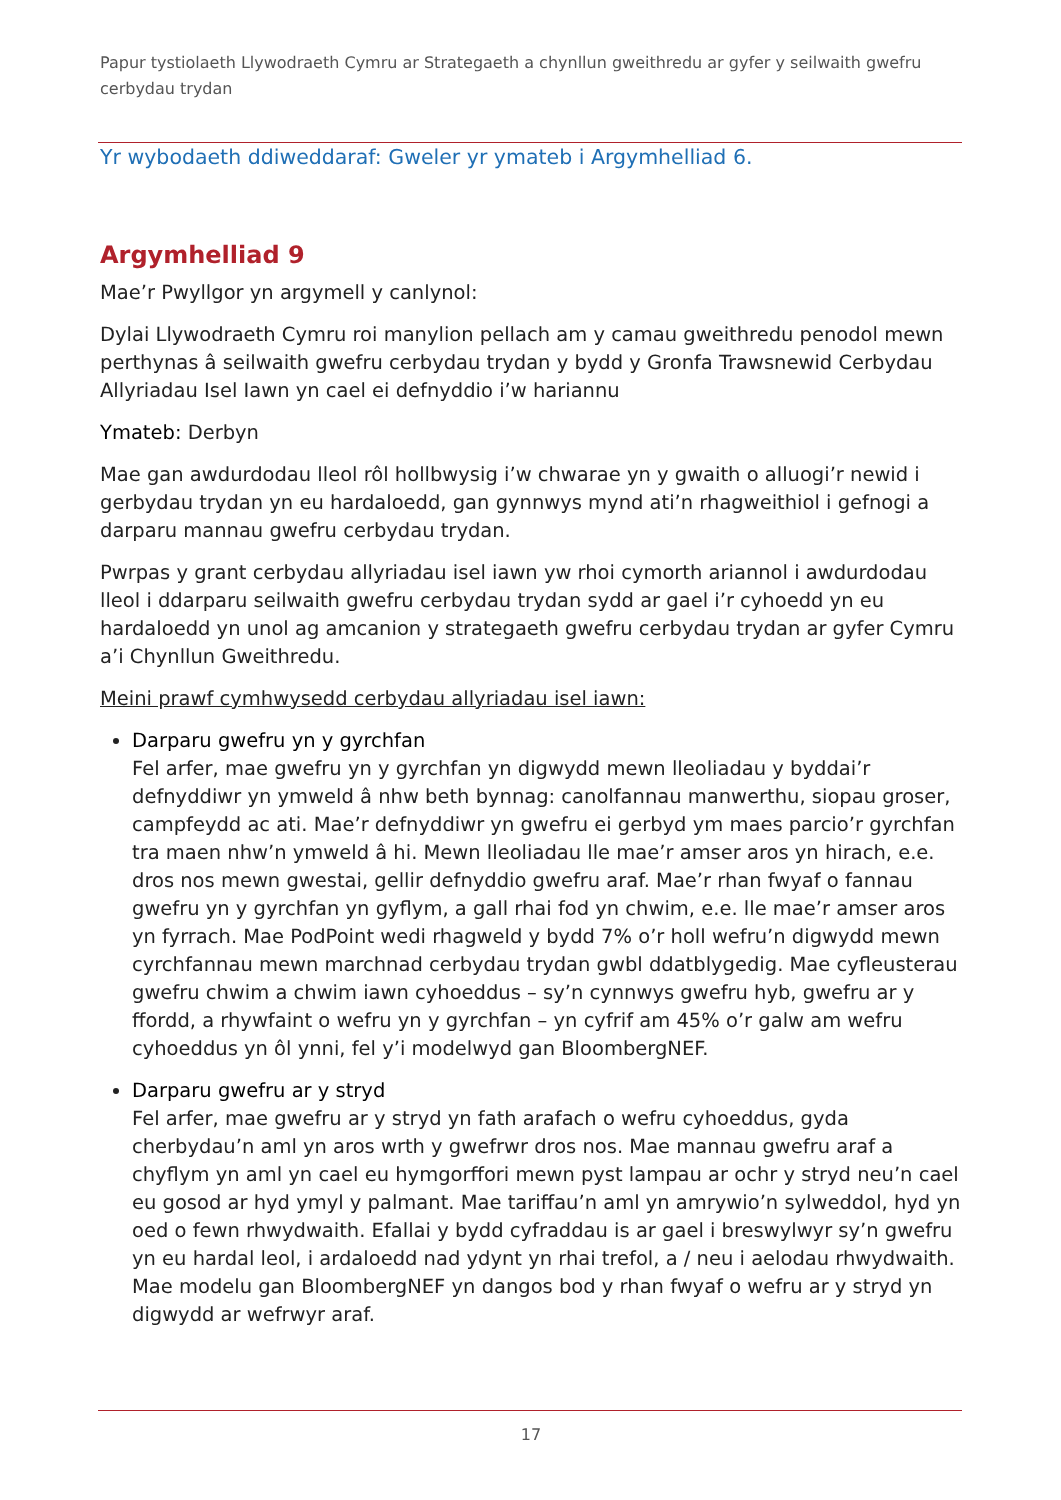Papur tystiolaeth Llywodraeth Cymru ar Strategaeth a chynllun gweithredu ar gyfer y seilwaith gwefru cerbydau trydan
Yr wybodaeth ddiweddaraf: Gweler yr ymateb i Argymhelliad 6.
Argymhelliad 9
Mae’r Pwyllgor yn argymell y canlynol:
Dylai Llywodraeth Cymru roi manylion pellach am y camau gweithredu penodol mewn perthynas â seilwaith gwefru cerbydau trydan y bydd y Gronfa Trawsnewid Cerbydau Allyriadau Isel Iawn yn cael ei defnyddio i’w hariannu
Ymateb: Derbyn
Mae gan awdurdodau lleol rôl hollbwysig i’w chwarae yn y gwaith o alluogi’r newid i gerbydau trydan yn eu hardaloedd, gan gynnwys mynd ati’n rhagweithiol i gefnogi a darparu mannau gwefru cerbydau trydan.
Pwrpas y grant cerbydau allyriadau isel iawn yw rhoi cymorth ariannol i awdurdodau lleol i ddarparu seilwaith gwefru cerbydau trydan sydd ar gael i’r cyhoedd yn eu hardaloedd yn unol ag amcanion y strategaeth gwefru cerbydau trydan ar gyfer Cymru a’i Chynllun Gweithredu.
Meini prawf cymhwysedd cerbydau allyriadau isel iawn:
Darparu gwefru yn y gyrchfan
Fel arfer, mae gwefru yn y gyrchfan yn digwydd mewn lleoliadau y byddai’r defnyddiwr yn ymweld â nhw beth bynnag: canolfannau manwerthu, siopau groser, campfeydd ac ati. Mae’r defnyddiwr yn gwefru ei gerbyd ym maes parcio’r gyrchfan tra maen nhw’n ymweld â hi. Mewn lleoliadau lle mae’r amser aros yn hirach, e.e. dros nos mewn gwestai, gellir defnyddio gwefru araf. Mae’r rhan fwyaf o fannau gwefru yn y gyrchfan yn gyflym, a gall rhai fod yn chwim, e.e. lle mae’r amser aros yn fyrrach. Mae PodPoint wedi rhagweld y bydd 7% o’r holl wefru’n digwydd mewn cyrchfannau mewn marchnad cerbydau trydan gwbl ddatblygedig. Mae cyfleusterau gwefru chwim a chwim iawn cyhoeddus – sy’n cynnwys gwefru hyb, gwefru ar y ffordd, a rhywfaint o wefru yn y gyrchfan – yn cyfrif am 45% o’r galw am wefru cyhoeddus yn ôl ynni, fel y’i modelwyd gan BloombergNEF.
Darparu gwefru ar y stryd
Fel arfer, mae gwefru ar y stryd yn fath arafach o wefru cyhoeddus, gyda cherbydau’n aml yn aros wrth y gwefrwr dros nos. Mae mannau gwefru araf a chyflym yn aml yn cael eu hymgorffori mewn pyst lampau ar ochr y stryd neu’n cael eu gosod ar hyd ymyl y palmant. Mae tariffau’n aml yn amrywio’n sylweddol, hyd yn oed o fewn rhwydwaith. Efallai y bydd cyfraddau is ar gael i breswylwyr sy’n gwefru yn eu hardal leol, i ardaloedd nad ydynt yn rhai trefol, a / neu i aelodau rhwydwaith. Mae modelu gan BloombergNEF yn dangos bod y rhan fwyaf o wefru ar y stryd yn digwydd ar wefrwyr araf.
17